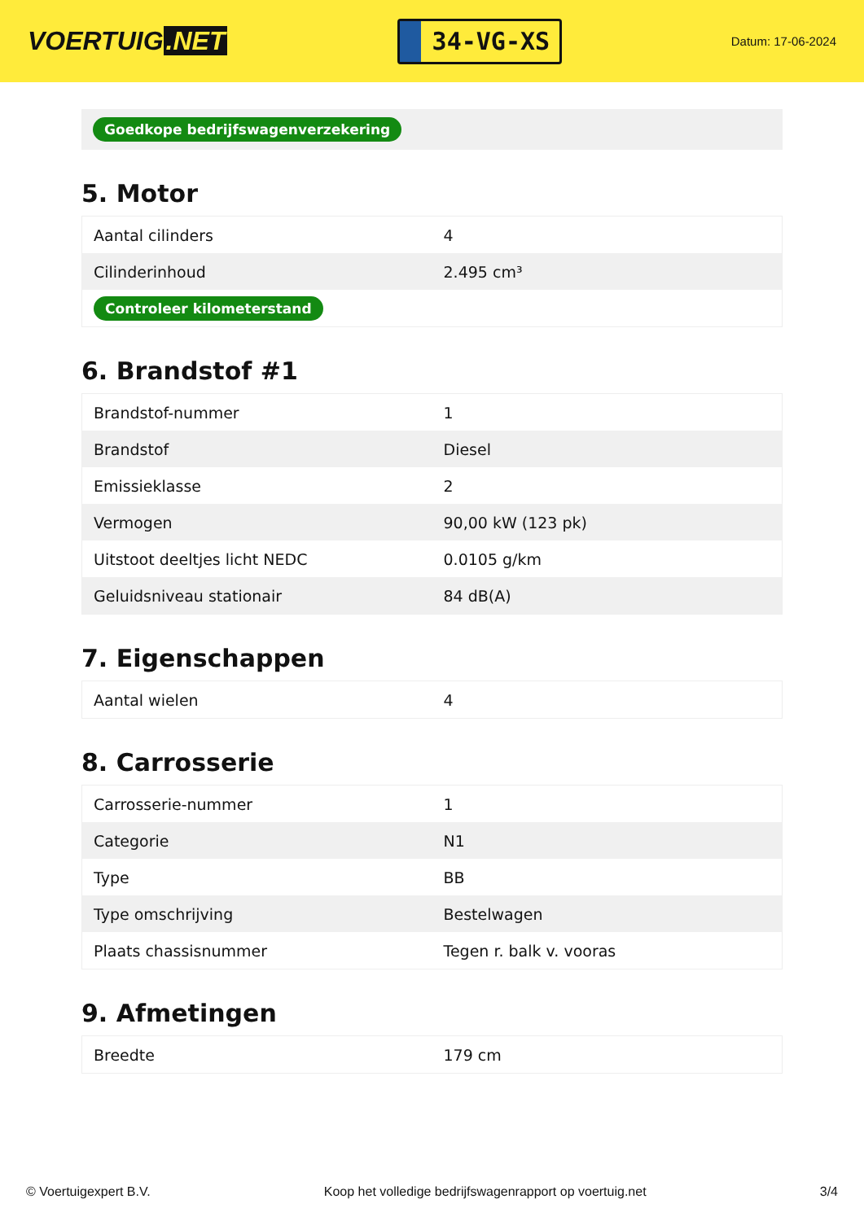VOERTUIG.NET
34-VG-XS
Datum: 17-06-2024
Goedkope bedrijfswagenverzekering
5. Motor
| Aantal cilinders | 4 |
| Cilinderinhoud | 2.495 cm³ |
| Controleer kilometerstand | |
6. Brandstof #1
| Brandstof-nummer | 1 |
| Brandstof | Diesel |
| Emissieklasse | 2 |
| Vermogen | 90,00 kW (123 pk) |
| Uitstoot deeltjes licht NEDC | 0.0105 g/km |
| Geluidsniveau stationair | 84 dB(A) |
7. Eigenschappen
| Aantal wielen | 4 |
8. Carrosserie
| Carrosserie-nummer | 1 |
| Categorie | N1 |
| Type | BB |
| Type omschrijving | Bestelwagen |
| Plaats chassisnummer | Tegen r. balk v. vooras |
9. Afmetingen
| Breedte | 179 cm |
© Voertuigexpert B.V. Koop het volledige bedrijfswagenrapport op voertuig.net 3/4